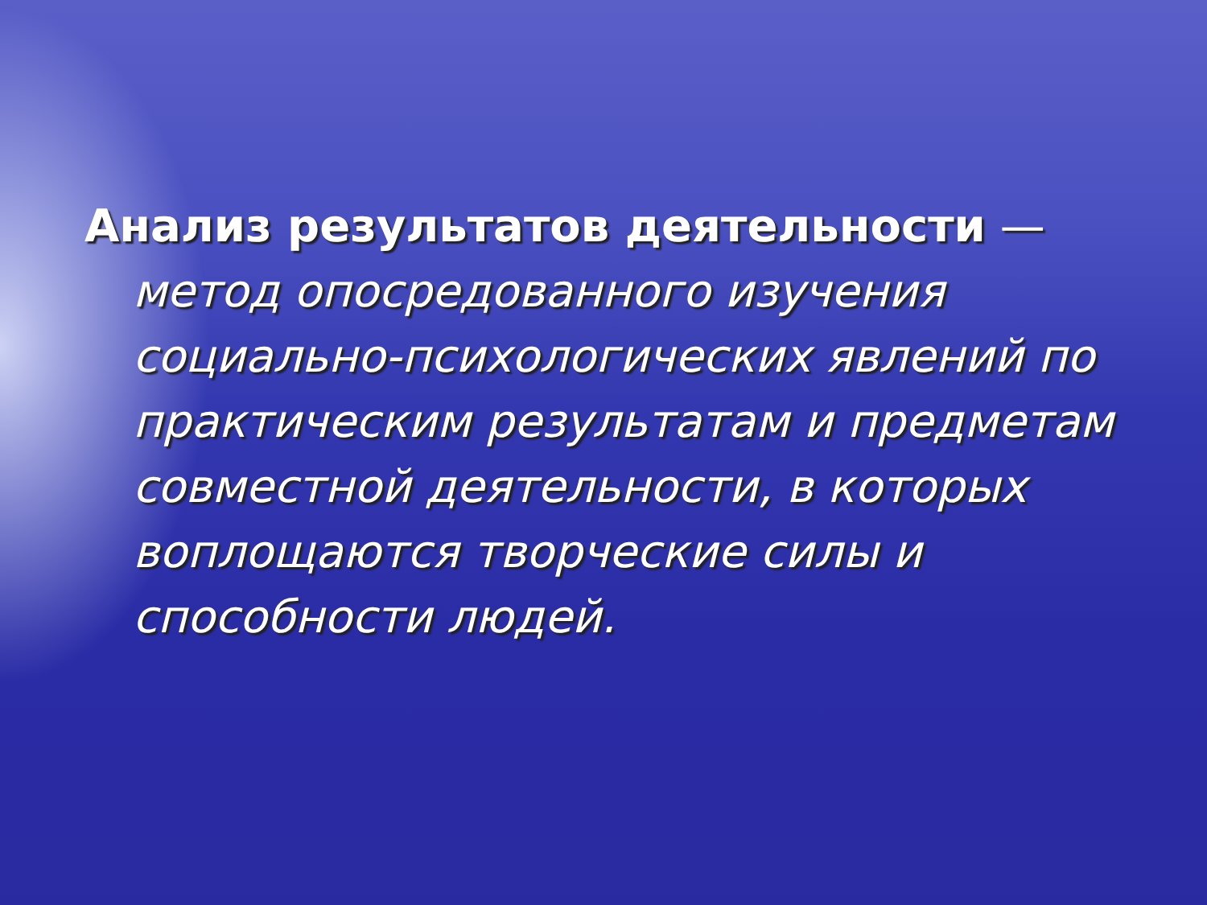Анализ результатов деятельности —
метод опосредованного изучения социально-психологических явлений по практическим результатам и предметам совместной деятельности, в которых воплощаются творческие силы и способности людей.